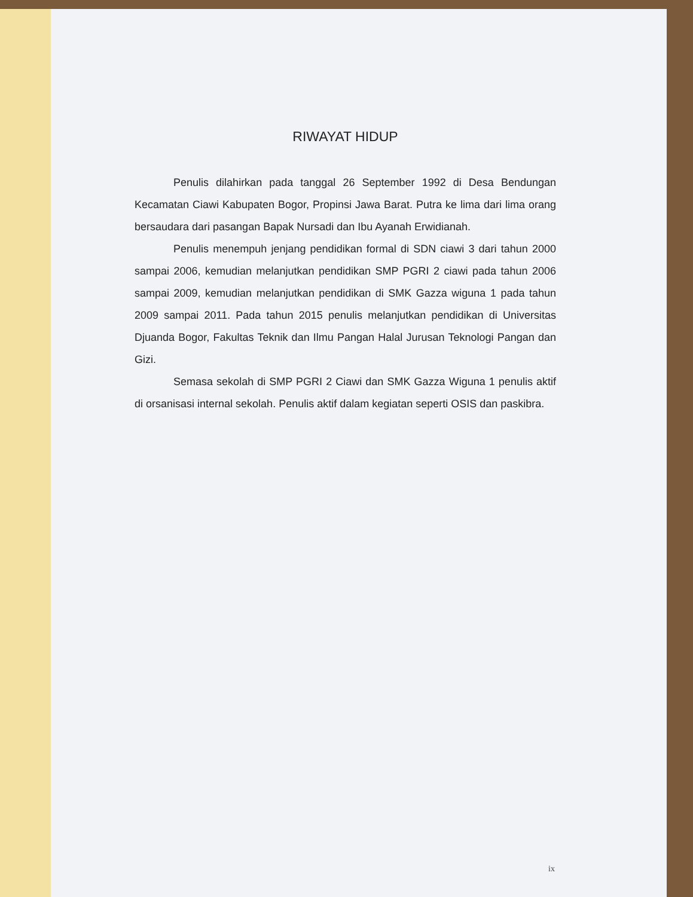RIWAYAT HIDUP
Penulis dilahirkan pada tanggal 26 September 1992 di Desa Bendungan Kecamatan Ciawi Kabupaten Bogor, Propinsi Jawa Barat. Putra ke lima dari lima orang bersaudara dari pasangan Bapak Nursadi dan Ibu Ayanah Erwidianah.
Penulis menempuh jenjang pendidikan formal di SDN ciawi 3 dari tahun 2000 sampai 2006, kemudian melanjutkan pendidikan SMP PGRI 2 ciawi pada tahun 2006 sampai 2009, kemudian melanjutkan pendidikan di SMK Gazza wiguna 1 pada tahun 2009 sampai 2011. Pada tahun 2015 penulis melanjutkan pendidikan di Universitas Djuanda Bogor, Fakultas Teknik dan Ilmu Pangan Halal Jurusan Teknologi Pangan dan Gizi.
Semasa sekolah di SMP PGRI 2 Ciawi dan SMK Gazza Wiguna 1 penulis aktif di orsanisasi internal sekolah. Penulis aktif dalam kegiatan seperti OSIS dan paskibra.
ix